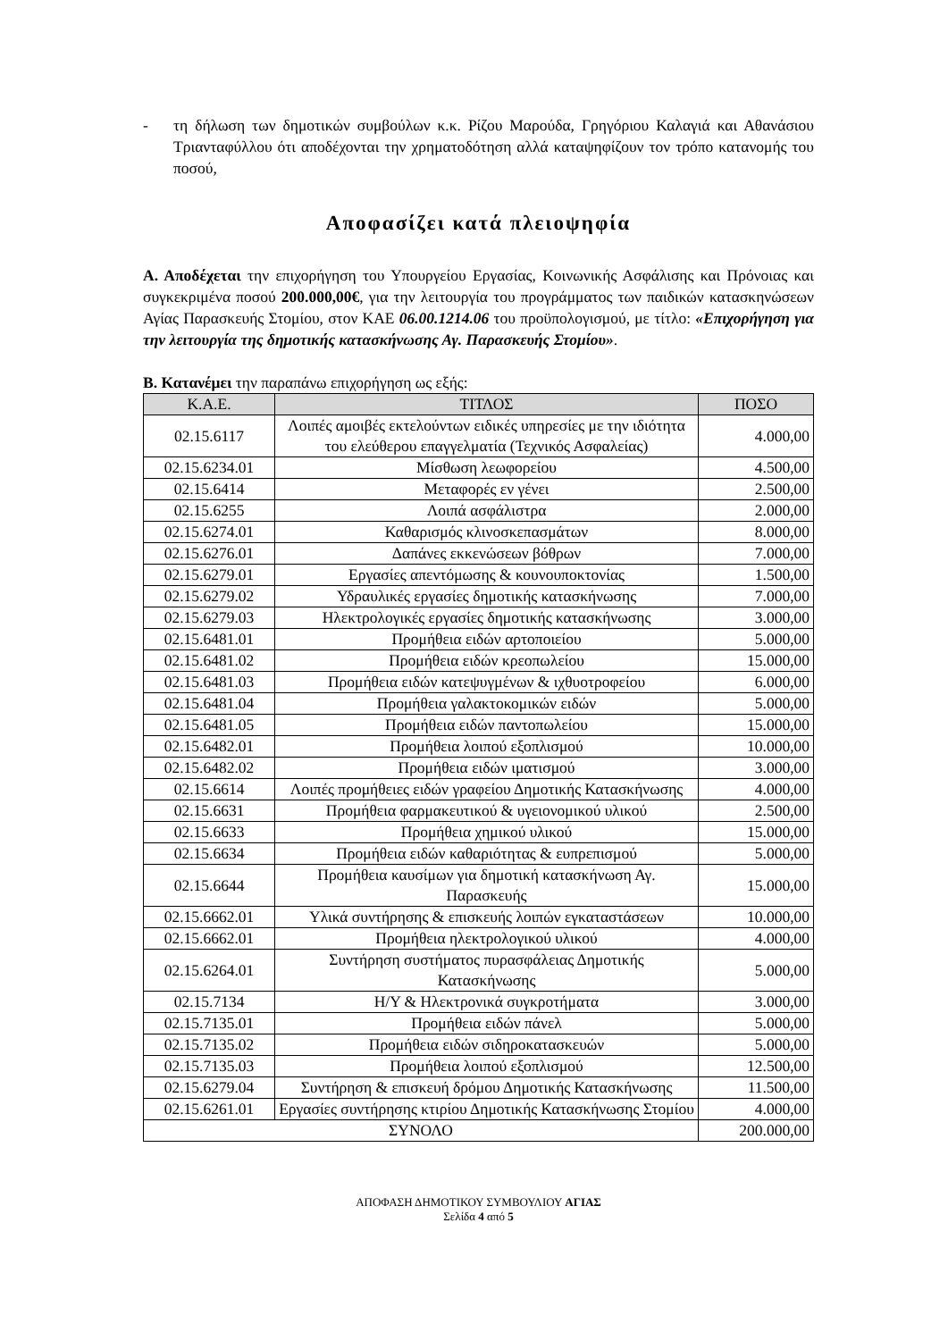- τη δήλωση των δημοτικών συμβούλων κ.κ. Ρίζου Μαρούδα, Γρηγόριου Καλαγιά και Αθανάσιου Τριανταφύλλου ότι αποδέχονται την χρηματοδότηση αλλά καταψηφίζουν τον τρόπο κατανομής του ποσού,
Αποφασίζει κατά πλειοψηφία
Α. Αποδέχεται την επιχορήγηση του Υπουργείου Εργασίας, Κοινωνικής Ασφάλισης και Πρόνοιας και συγκεκριμένα ποσού 200.000,00€, για την λειτουργία του προγράμματος των παιδικών κατασκηνώσεων Αγίας Παρασκευής Στομίου, στον ΚΑΕ 06.00.1214.06 του προϋπολογισμού, με τίτλο: «Επιχορήγηση για την λειτουργία της δημοτικής κατασκήνωσης Αγ. Παρασκευής Στομίου».
Β. Κατανέμει την παραπάνω επιχορήγηση ως εξής:
| Κ.Α.Ε. | ΤΙΤΛΟΣ | ΠΟΣΟ |
| --- | --- | --- |
| 02.15.6117 | Λοιπές αμοιβές εκτελούντων ειδικές υπηρεσίες με την ιδιότητα του ελεύθερου επαγγελματία (Τεχνικός Ασφαλείας) | 4.000,00 |
| 02.15.6234.01 | Μίσθωση λεωφορείου | 4.500,00 |
| 02.15.6414 | Μεταφορές εν γένει | 2.500,00 |
| 02.15.6255 | Λοιπά ασφάλιστρα | 2.000,00 |
| 02.15.6274.01 | Καθαρισμός κλινοσκεπασμάτων | 8.000,00 |
| 02.15.6276.01 | Δαπάνες εκκενώσεων βόθρων | 7.000,00 |
| 02.15.6279.01 | Εργασίες απεντόμωσης & κουνουποκτονίας | 1.500,00 |
| 02.15.6279.02 | Υδραυλικές εργασίες δημοτικής κατασκήνωσης | 7.000,00 |
| 02.15.6279.03 | Ηλεκτρολογικές εργασίες δημοτικής κατασκήνωσης | 3.000,00 |
| 02.15.6481.01 | Προμήθεια ειδών αρτοποιείου | 5.000,00 |
| 02.15.6481.02 | Προμήθεια ειδών κρεοπωλείου | 15.000,00 |
| 02.15.6481.03 | Προμήθεια ειδών κατεψυγμένων & ιχθυοτροφείου | 6.000,00 |
| 02.15.6481.04 | Προμήθεια γαλακτοκομικών ειδών | 5.000,00 |
| 02.15.6481.05 | Προμήθεια ειδών παντοπωλείου | 15.000,00 |
| 02.15.6482.01 | Προμήθεια λοιπού εξοπλισμού | 10.000,00 |
| 02.15.6482.02 | Προμήθεια ειδών ιματισμού | 3.000,00 |
| 02.15.6614 | Λοιπές προμήθειες ειδών γραφείου Δημοτικής Κατασκήνωσης | 4.000,00 |
| 02.15.6631 | Προμήθεια φαρμακευτικού & υγειονομικού υλικού | 2.500,00 |
| 02.15.6633 | Προμήθεια χημικού υλικού | 15.000,00 |
| 02.15.6634 | Προμήθεια ειδών καθαριότητας & ευπρεπισμού | 5.000,00 |
| 02.15.6644 | Προμήθεια καυσίμων για δημοτική κατασκήνωση Αγ. Παρασκευής | 15.000,00 |
| 02.15.6662.01 | Υλικά συντήρησης & επισκευής λοιπών εγκαταστάσεων | 10.000,00 |
| 02.15.6662.01 | Προμήθεια ηλεκτρολογικού υλικού | 4.000,00 |
| 02.15.6264.01 | Συντήρηση συστήματος πυρασφάλειας Δημοτικής Κατασκήνωσης | 5.000,00 |
| 02.15.7134 | Η/Υ & Ηλεκτρονικά συγκροτήματα | 3.000,00 |
| 02.15.7135.01 | Προμήθεια ειδών πάνελ | 5.000,00 |
| 02.15.7135.02 | Προμήθεια ειδών σιδηροκατασκευών | 5.000,00 |
| 02.15.7135.03 | Προμήθεια λοιπού εξοπλισμού | 12.500,00 |
| 02.15.6279.04 | Συντήρηση & επισκευή δρόμου Δημοτικής Κατασκήνωσης | 11.500,00 |
| 02.15.6261.01 | Εργασίες συντήρησης κτιρίου Δημοτικής Κατασκήνωσης Στομίου | 4.000,00 |
| ΣΥΝΟΛΟ | | 200.000,00 |
ΑΠΟΦΑΣΗ ΔΗΜΟΤΙΚΟΥ ΣΥΜΒΟΥΛΙΟΥ ΑΓΙΑΣ
Σελίδα 4 από 5